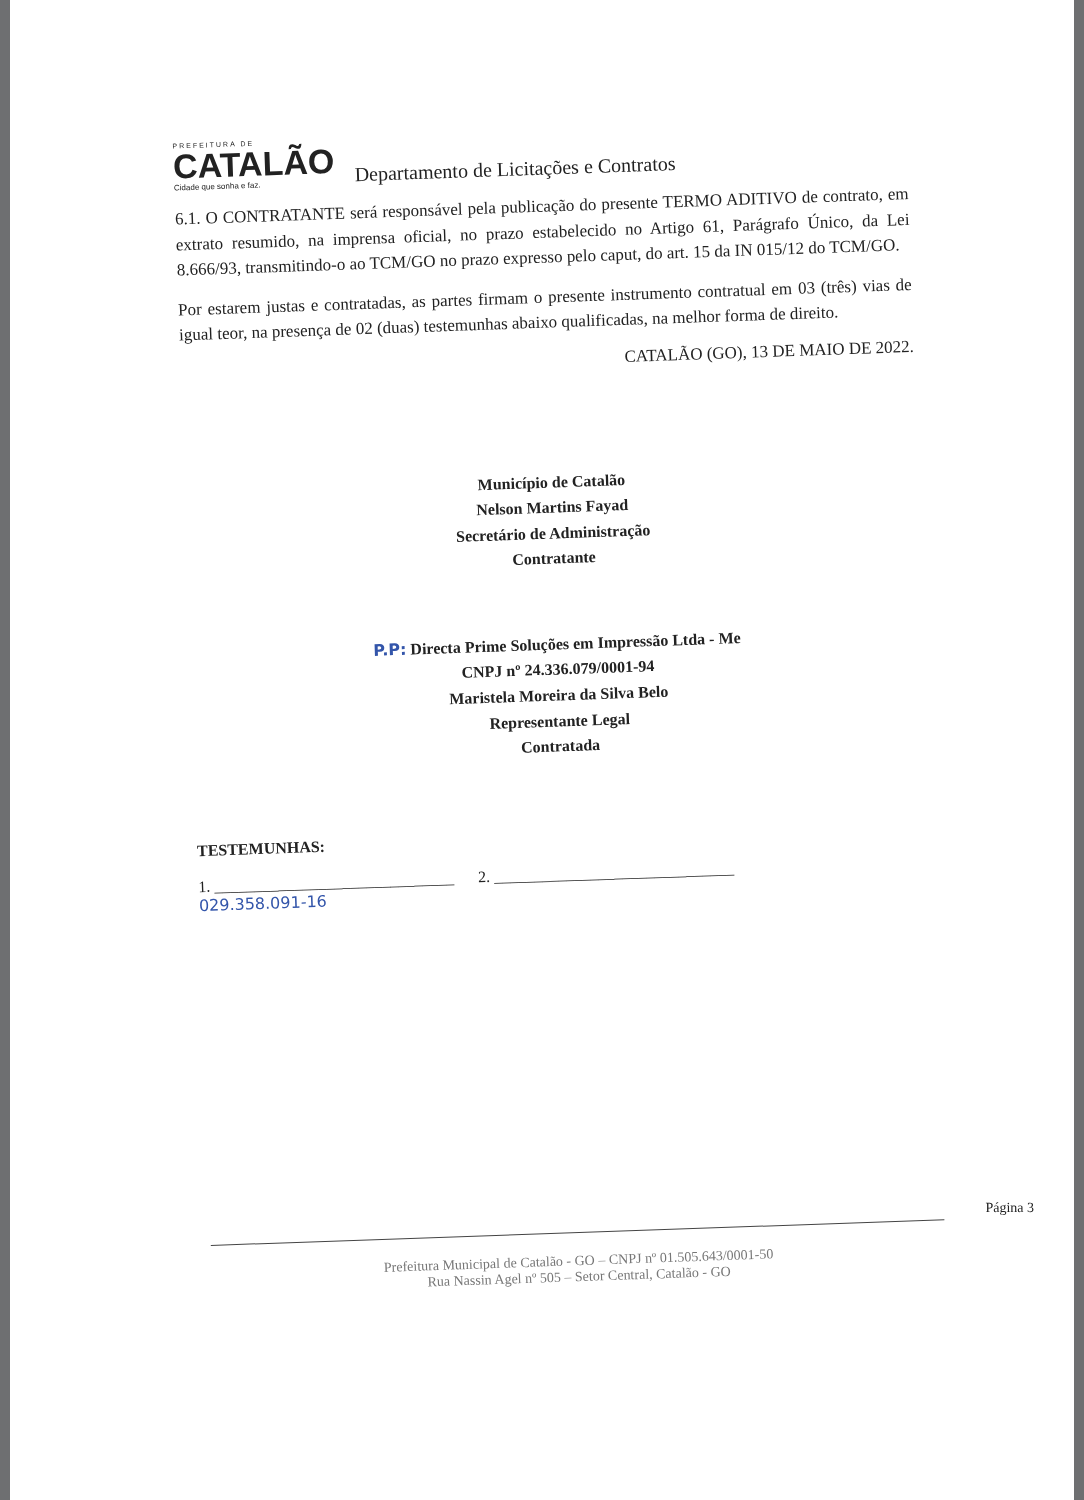PREFEITURA DE
CATALÃO
Cidade que sonha e faz.
Departamento de Licitações e Contratos
6.1. O CONTRATANTE será responsável pela publicação do presente TERMO ADITIVO de contrato, em extrato resumido, na imprensa oficial, no prazo estabelecido no Artigo 61, Parágrafo Único, da Lei 8.666/93, transmitindo-o ao TCM/GO no prazo expresso pelo caput, do art. 15 da IN 015/12 do TCM/GO.
Por estarem justas e contratadas, as partes firmam o presente instrumento contratual em 03 (três) vias de igual teor, na presença de 02 (duas) testemunhas abaixo qualificadas, na melhor forma de direito.
CATALÃO (GO), 13 DE MAIO DE 2022.
Município de Catalão
Nelson Martins Fayad
Secretário de Administração
Contratante
P.P: Directa Prime Soluções em Impressão Ltda - Me
CNPJ nº 24.336.079/0001-94
Maristela Moreira da Silva Belo
Representante Legal
Contratada
TESTEMUNHAS:
1. ______________________________ 2. ______________________________
029.358.091-16
Prefeitura Municipal de Catalão - GO – CNPJ nº 01.505.643/0001-50
Rua Nassin Agel nº 505 – Setor Central, Catalão - GO
Página 3